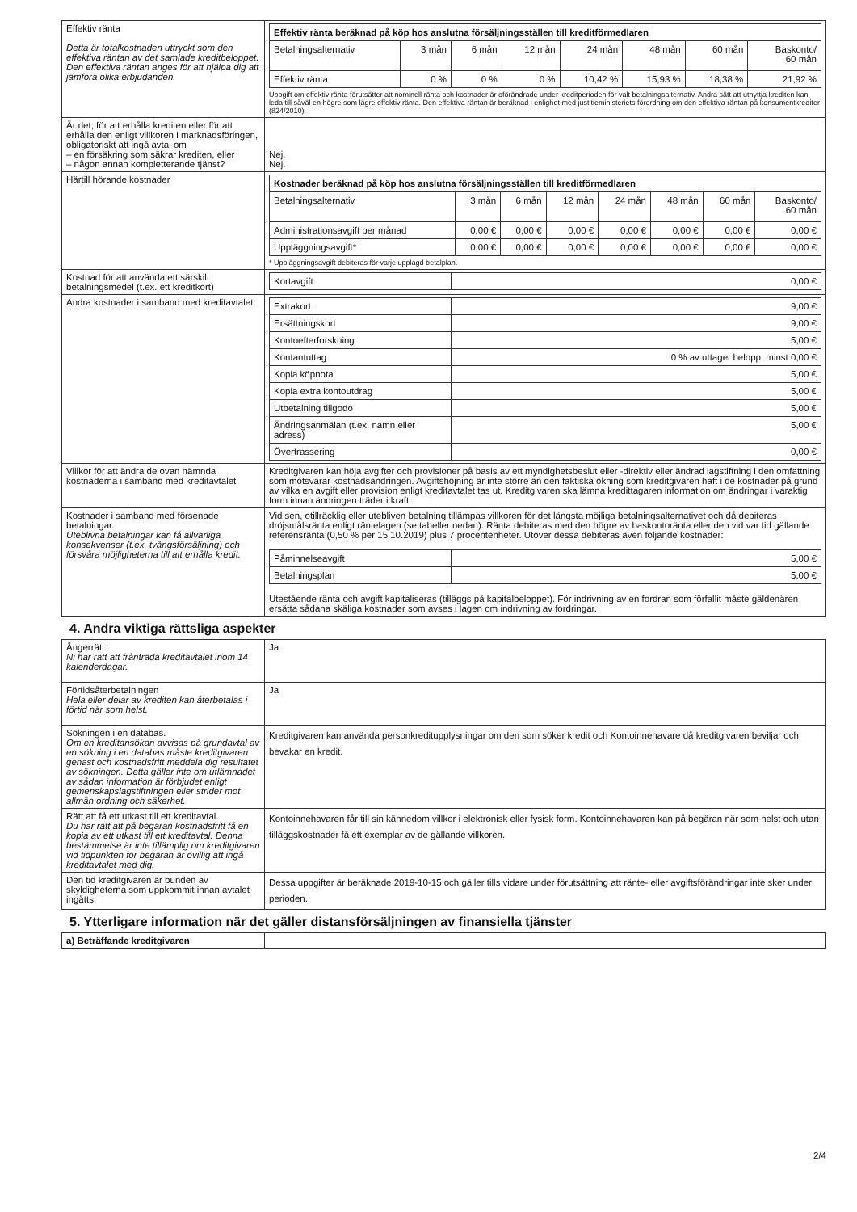| Effektiv ränta Detta är totalkostnaden uttryckt som den effektiva räntan av det samlade kreditbeloppet. Den effektiva räntan anges för att hjälpa dig att jämföra olika erbjudanden. | / Effektiv ränta beräknad på köp hos anslutna försäljningsställen till kreditförmedlaren / / / / / / / / / --- / --- / --- / --- / --- / --- / --- / --- / / Betalningsalternativ / 3 mån / 6 mån / 12 mån / 24 mån / 48 mån / 60 mån / Baskonto/ 60 mån / / Effektiv ränta / 0 % / 0 % / 0 % / 10,42 % / 15,93 % / 18,38 % / 21,92 % / Uppgift om effektiv ränta förutsätter att nominell ränta och kostnader är oförändrade under kreditperioden för valt betalningsalternativ. Andra sätt att utnyttja krediten kan leda till såväl en högre som lägre effektiv ränta. Den effektiva räntan är beräknad i enlighet med justitieministeriets förordning om den effektiva räntan på konsumentkrediter (824/2010). |
| Är det, för att erhålla krediten eller för att erhålla den enligt villkoren i marknadsföringen, obligatoriskt att ingå avtal om – en försäkring som säkrar krediten, eller – någon annan kompletterande tjänst? | Nej. Nej. |
| Härtill hörande kostnader | / Kostnader beräknad på köp hos anslutna försäljningsställen till kreditförmedlaren / / / / / / / / / --- / --- / --- / --- / --- / --- / --- / --- / / Betalningsalternativ / 3 mån / 6 mån / 12 mån / 24 mån / 48 mån / 60 mån / Baskonto/ 60 mån / / Administrationsavgift per månad / 0,00 € / 0,00 € / 0,00 € / 0,00 € / 0,00 € / 0,00 € / 0,00 € / / Uppläggningsavgift* / 0,00 € / 0,00 € / 0,00 € / 0,00 € / 0,00 € / 0,00 € / 0,00 € / * Uppläggningsavgift debiteras för varje upplagd betalplan. |
| Kostnad för att använda ett särskilt betalningsmedel (t.ex. ett kreditkort) | / Kortavgift / 0,00 € / |
| Andra kostnader i samband med kreditavtalet | / Extrakort / 9,00 € / / Ersättningskort / 9,00 € / / Kontoefterforskning / 5,00 € / / Kontantuttag / 0 % av uttaget belopp, minst 0,00 € / / Kopia köpnota / 5,00 € / / Kopia extra kontoutdrag / 5,00 € / / Utbetalning tillgodo / 5,00 € / / Ändringsanmälan (t.ex. namn eller adress) / 5,00 € / / Övertrassering / 0,00 € / |
| Villkor för att ändra de ovan nämnda kostnaderna i samband med kreditavtalet | Kreditgivaren kan höja avgifter och provisioner på basis av ett myndighetsbeslut eller -direktiv eller ändrad lagstiftning i den omfattning som motsvarar kostnadsändringen. Avgiftshöjning är inte större än den faktiska ökning som kreditgivaren haft i de kostnader på grund av vilka en avgift eller provision enligt kreditavtalet tas ut. Kreditgivaren ska lämna kredittagaren information om ändringar i varaktig form innan ändringen träder i kraft. |
| Kostnader i samband med försenade betalningar. Uteblivna betalningar kan få allvarliga konsekvenser (t.ex. tvångsförsäljning) och försvåra möjligheterna till att erhålla kredit. | Vid sen, otillräcklig eller utebliven betalning tillämpas villkoren för det längsta möjliga betalningsalternativet och då debiteras dröjsmålsränta enligt räntelagen (se tabeller nedan). Ränta debiteras med den högre av baskontoränta eller den vid var tid gällande referensränta (0,50 % per 15.10.2019) plus 7 procentenheter. Utöver dessa debiteras även följande kostnader: / Påminnelseavgift / 5,00 € / / Betalningsplan / 5,00 € / Utestående ränta och avgift kapitaliseras (tilläggs på kapitalbeloppet). För indrivning av en fordran som förfallit måste gäldenären ersätta sådana skäliga kostnader som avses i lagen om indrivning av fordringar. |
4. Andra viktiga rättsliga aspekter
| Ångerrätt Ni har rätt att frånträda kreditavtalet inom 14 kalenderdagar. | Ja |
| Förtidsåterbetalningen Hela eller delar av krediten kan återbetalas i förtid när som helst. | Ja |
| Sökningen i en databas. Om en kreditansökan avvisas på grundavtal av en sökning i en databas måste kreditgivaren genast och kostnadsfritt meddela dig resultatet av sökningen. Detta gäller inte om utlämnadet av sådan information är förbjudet enligt gemenskapslagstiftningen eller strider mot allmän ordning och säkerhet. | Kreditgivaren kan använda personkreditupplysningar om den som söker kredit och Kontoinnehavare då kreditgivaren beviljar och bevakar en kredit. |
| Rätt att få ett utkast till ett kreditavtal. Du har rätt att på begäran kostnadsfritt få en kopia av ett utkast till ett kreditavtal. Denna bestämmelse är inte tillämplig om kreditgivaren vid tidpunkten för begäran är ovillig att ingå kreditavtalet med dig. | Kontoinnehavaren får till sin kännedom villkor i elektronisk eller fysisk form. Kontoinnehavaren kan på begäran när som helst och utan tilläggskostnader få ett exemplar av de gällande villkoren. |
| Den tid kreditgivaren är bunden av skyldigheterna som uppkommit innan avtalet ingåtts. | Dessa uppgifter är beräknade 2019-10-15 och gäller tills vidare under förutsättning att ränte- eller avgiftsförändringar inte sker under perioden. |
5. Ytterligare information när det gäller distansförsäljningen av finansiella tjänster
| a) Beträffande kreditgivaren | |
2/4